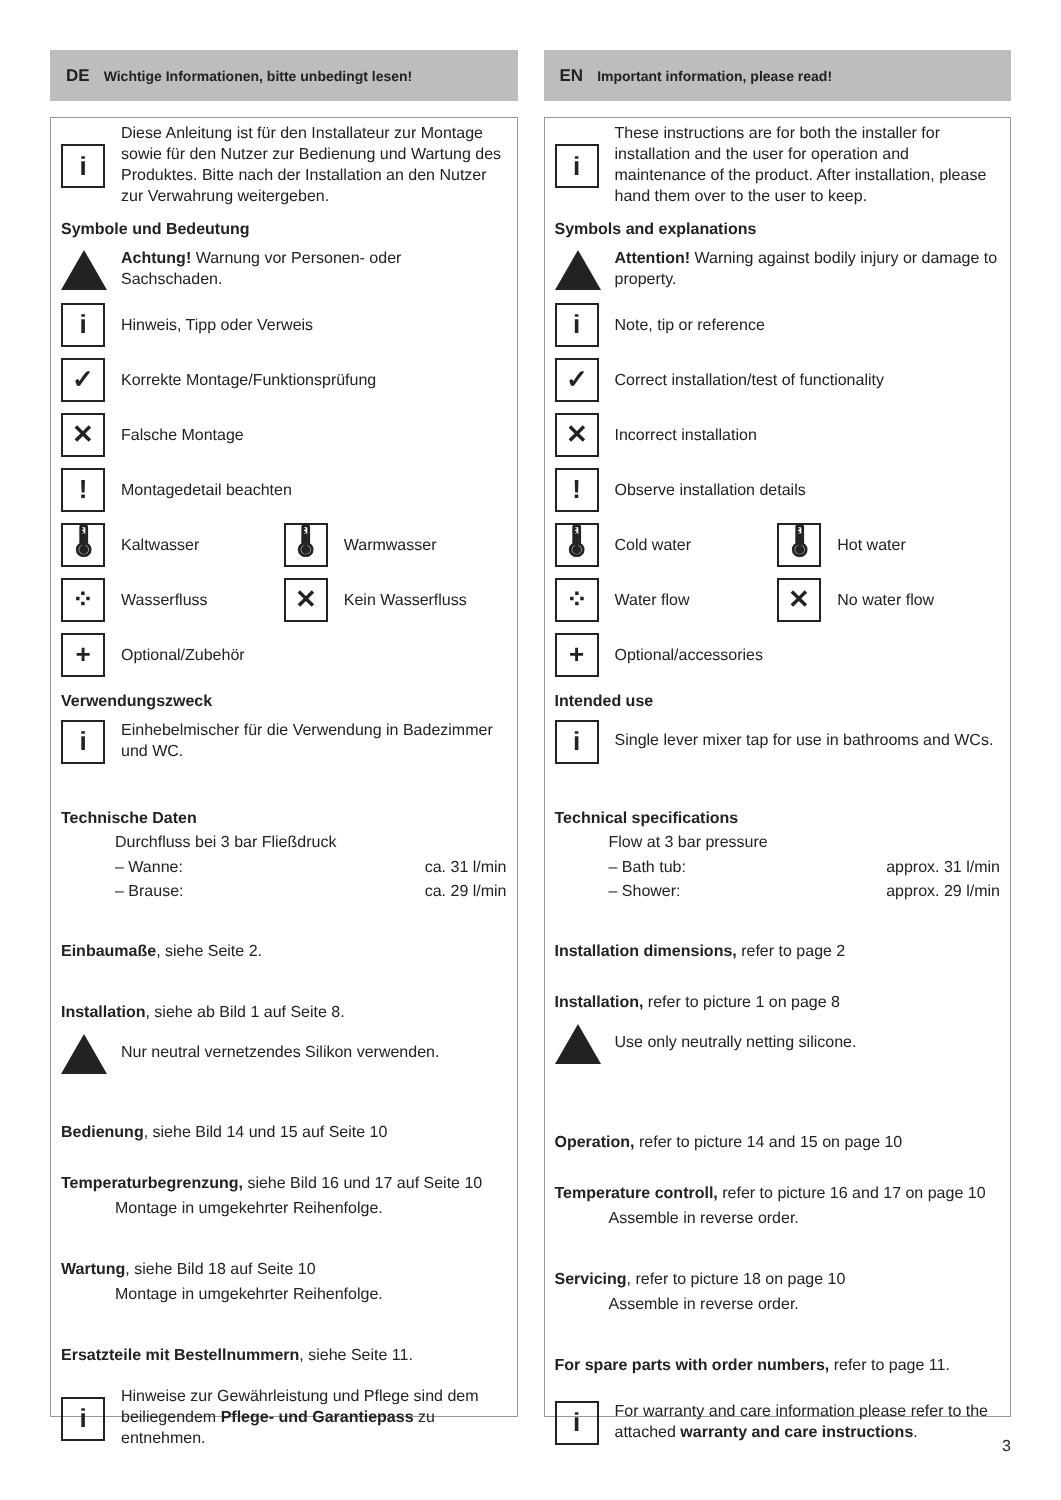DE Wichtige Informationen, bitte unbedingt lesen!
i
Diese Anleitung ist für den Installateur zur Montage sowie für den Nutzer zur Bedienung und Wartung des Produktes. Bitte nach der Installation an den Nutzer zur Verwahrung weitergeben.
Symbole und Bedeutung
Achtung! Warnung vor Personen- oder Sachschaden.
i
Hinweis, Tipp oder Verweis
✓
Korrekte Montage/Funktionsprüfung
✕
Falsche Montage
!
Montagedetail beachten
🌡
Kaltwasser
🌡
Warmwasser
⁘
Wasserfluss
✕
Kein Wasserfluss
+
Optional/Zubehör
Verwendungszweck
i
Einhebelmischer für die Verwendung in Badezimmer und WC.
Technische Daten
Durchfluss bei 3 bar Fließdruck
– Wanne: ca. 31 l/min
– Brause: ca. 29 l/min
Einbaumaße, siehe Seite 2.
Installation, siehe ab Bild 1 auf Seite 8.
Nur neutral vernetzendes Silikon verwenden.
Bedienung, siehe Bild 14 und 15 auf Seite 10
Temperaturbegrenzung, siehe Bild 16 und 17 auf Seite 10
Montage in umgekehrter Reihenfolge.
Wartung, siehe Bild 18 auf Seite 10
Montage in umgekehrter Reihenfolge.
Ersatzteile mit Bestellnummern, siehe Seite 11.
i
Hinweise zur Gewährleistung und Pflege sind dem beiliegendem Pflege- und Garantiepass zu entnehmen.
EN Important information, please read!
i
These instructions are for both the installer for installation and the user for operation and maintenance of the product. After installation, please hand them over to the user to keep.
Symbols and explanations
Attention! Warning against bodily injury or damage to property.
i
Note, tip or reference
✓
Correct installation/test of functionality
✕
Incorrect installation
!
Observe installation details
🌡
Cold water
🌡
Hot water
⁘
Water flow
✕
No water flow
+
Optional/accessories
Intended use
i
Single lever mixer tap for use in bathrooms and WCs.
Technical specifications
Flow at 3 bar pressure
– Bath tub: approx. 31 l/min
– Shower: approx. 29 l/min
Installation dimensions, refer to page 2
Installation, refer to picture 1 on page 8
Use only neutrally netting silicone.
Operation, refer to picture 14 and 15 on page 10
Temperature controll, refer to picture 16 and 17 on page 10
Assemble in reverse order.
Servicing, refer to picture 18 on page 10
Assemble in reverse order.
For spare parts with order numbers, refer to page 11.
i
For warranty and care information please refer to the attached warranty and care instructions.
3